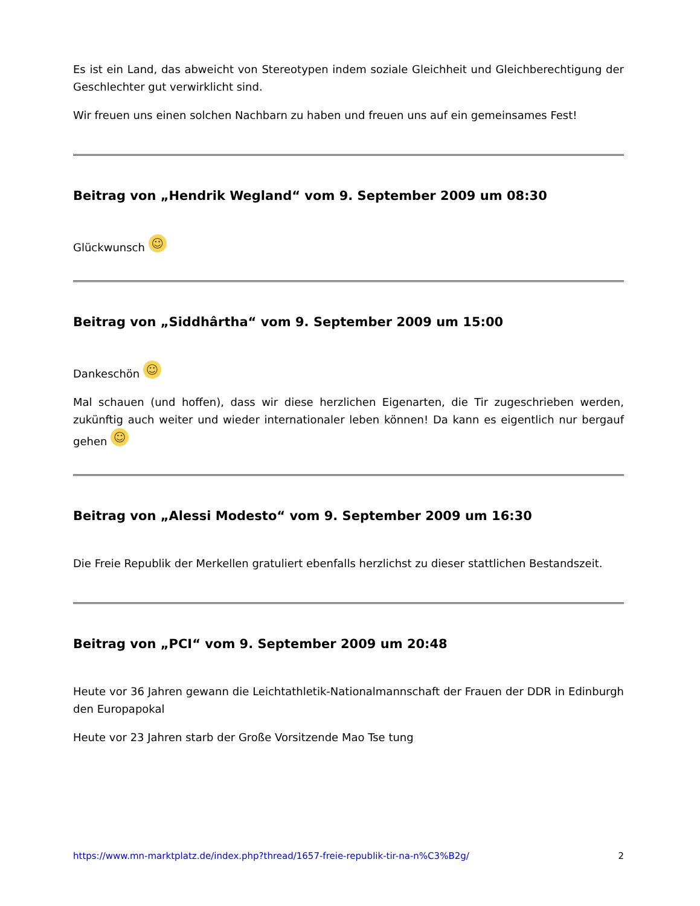Es ist ein Land, das abweicht von Stereotypen indem soziale Gleichheit und Gleichberechtigung der Geschlechter gut verwirklicht sind.
Wir freuen uns einen solchen Nachbarn zu haben und freuen uns auf ein gemeinsames Fest!
Beitrag von „Hendrik Wegland“ vom 9. September 2009 um 08:30
Glückwunsch ☺
Beitrag von „Siddhârtha“ vom 9. September 2009 um 15:00
Dankeschön ☺
Mal schauen (und hoffen), dass wir diese herzlichen Eigenarten, die Tir zugeschrieben werden, zukünftig auch weiter und wieder internationaler leben können! Da kann es eigentlich nur bergauf gehen ☺
Beitrag von „Alessi Modesto“ vom 9. September 2009 um 16:30
Die Freie Republik der Merkellen gratuliert ebenfalls herzlichst zu dieser stattlichen Bestandszeit.
Beitrag von „PCI“ vom 9. September 2009 um 20:48
Heute vor 36 Jahren gewann die Leichtathletik-Nationalmannschaft der Frauen der DDR in Edinburgh den Europapokal
Heute vor 23 Jahren starb der Große Vorsitzende Mao Tse tung
https://www.mn-marktplatz.de/index.php?thread/1657-freie-republik-tir-na-n%C3%B2g/ 2